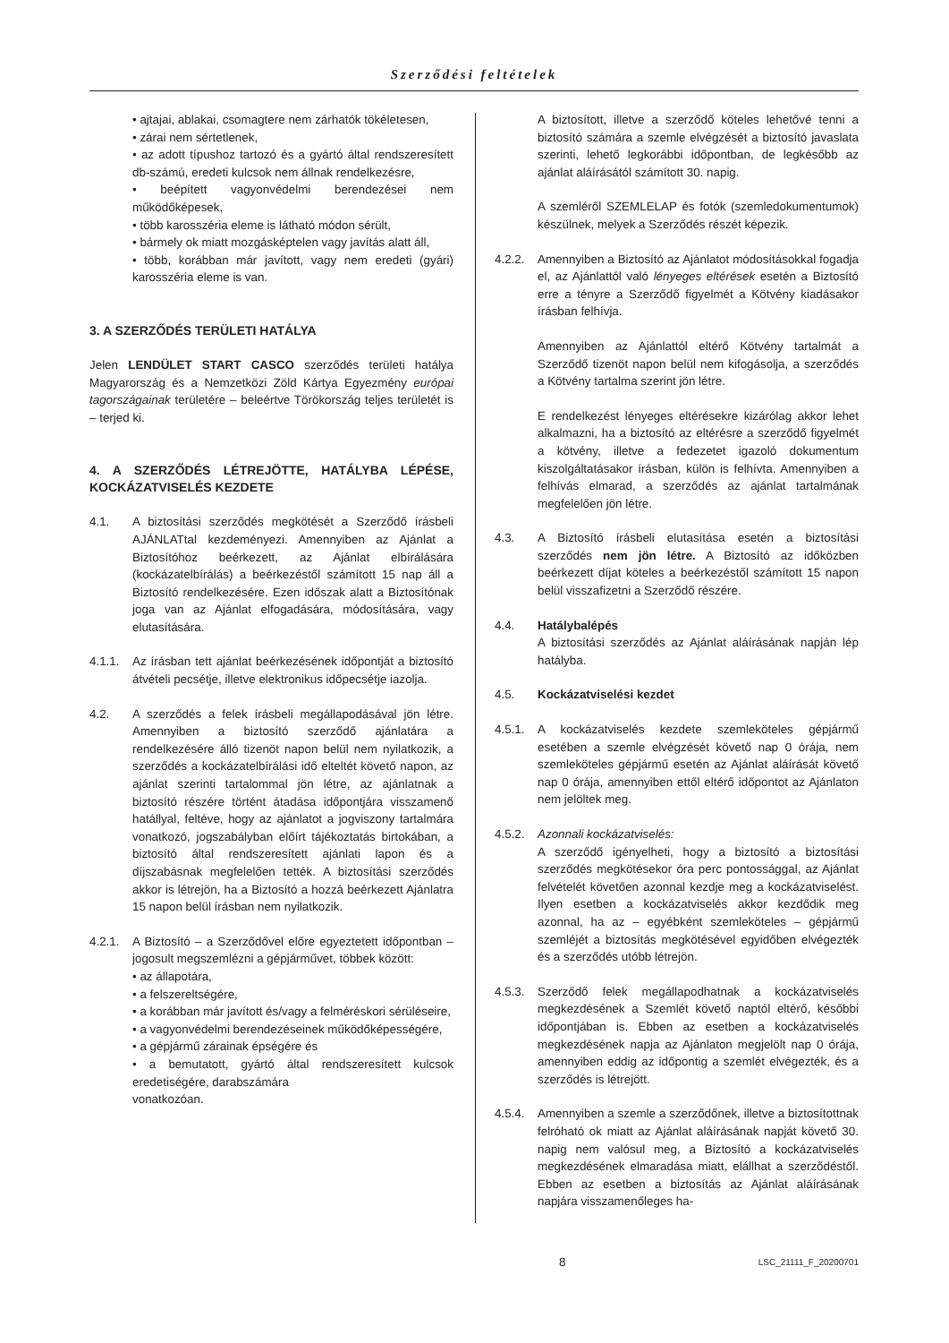Szerződési feltételek
• ajtajai, ablakai, csomagtere nem zárhatók tökéletesen,
• zárai nem sértetlenek,
• az adott típushoz tartozó és a gyártó által rendszeresített db-számú, eredeti kulcsok nem állnak rendelkezésre,
• beépített vagyonvédelmi berendezései nem működőképesek,
• több karosszéria eleme is látható módon sérült,
• bármely ok miatt mozgásképtelen vagy javítás alatt áll,
• több, korábban már javított, vagy nem eredeti (gyári) karosszéria eleme is van.
3. A SZERZŐDÉS TERÜLETI HATÁLYA
Jelen LENDÜLET START CASCO szerződés területi hatálya Magyarország és a Nemzetközi Zöld Kártya Egyezmény európai tagországainak területére – beleértve Törökország teljes területét is – terjed ki.
4. A SZERZŐDÉS LÉTREJÖTTE, HATÁLYBA LÉPÉSE, KOCKÁZATVISELÉS KEZDETE
4.1. A biztosítási szerződés megkötését a Szerződő írásbeli AJÁNLATtal kezdeményezi. Amennyiben az Ajánlat a Biztosítóhoz beérkezett, az Ajánlat elbírálására (kockázatelbírálás) a beérkezéstől számított 15 nap áll a Biztosító rendelkezésére. Ezen időszak alatt a Biztosítónak joga van az Ajánlat elfogadására, módosítására, vagy elutasítására.
4.1.1. Az írásban tett ajánlat beérkezésének időpontját a biztosító átvételi pecsétje, illetve elektronikus időpecsétje iazolja.
4.2. A szerződés a felek írásbeli megállapodásával jön létre. Amennyiben a biztosító szerződő ajánlatára a rendelkezésére álló tizenöt napon belül nem nyilatkozik, a szerződés a kockázatelbírálási idő elteltét követő napon, az ajánlat szerinti tartalommal jön létre, az ajánlatnak a biztosító részére történt átadása időpontjára visszamenő hatállyal, feltéve, hogy az ajánlatot a jogviszony tartalmára vonatkozó, jogszabályban előírt tájékoztatás birtokában, a biztosító által rendszeresített ajánlati lapon és a díjszabásnak megfelelően tették. A biztosítási szerződés akkor is létrejön, ha a Biztosító a hozzá beérkezett Ajánlatra 15 napon belül írásban nem nyilatkozik.
4.2.1. A Biztosító – a Szerződővel előre egyeztetett időpontban – jogosult megszemlézni a gépjárművet, többek között:
• az állapotára,
• a felszereltségére,
• a korábban már javított és/vagy a felméréskori sérüléseire,
• a vagyonvédelmi berendezéseinek működőképességére,
• a gépjármű zárainak épségére és
• a bemutatott, gyártó által rendszeresített kulcsok eredetiségére, darabszámára
vonatkozóan.
A biztosított, illetve a szerződő köteles lehetővé tenni a biztosító számára a szemle elvégzését a biztosító javaslata szerinti, lehető legkorábbi időpontban, de legkésőbb az ajánlat aláírásától számított 30. napig.
A szemléről SZEMLELAP és fotók (szemledokumentumok) készülnek, melyek a Szerződés részét képezik.
4.2.2. Amennyiben a Biztosító az Ajánlatot módosításokkal fogadja el, az Ajánlattól való lényeges eltérések esetén a Biztosító erre a tényre a Szerződő figyelmét a Kötvény kiadásakor írásban felhívja.
Amennyiben az Ajánlattól eltérő Kötvény tartalmát a Szerződő tizenöt napon belül nem kifogásolja, a szerződés a Kötvény tartalma szerint jön létre.
E rendelkezést lényeges eltérésekre kizárólag akkor lehet alkalmazni, ha a biztosító az eltérésre a szerződő figyelmét a kötvény, illetve a fedezetet igazoló dokumentum kiszolgáltatásakor írásban, külön is felhívta. Amennyiben a felhívás elmarad, a szerződés az ajánlat tartalmának megfelelően jön létre.
4.3. A Biztosító írásbeli elutasítása esetén a biztosítási szerződés nem jön létre. A Biztosító az időközben beérkezett díjat köteles a beérkezéstől számított 15 napon belül visszafizetni a Szerződő részére.
4.4. Hatálybalépés
A biztosítási szerződés az Ajánlat aláírásának napján lép hatályba.
4.5. Kockázatviselési kezdet
4.5.1. A kockázatviselés kezdete szemleköteles gépjármű esetében a szemle elvégzését követő nap 0 órája, nem szemleköteles gépjármű esetén az Ajánlat aláírását követő nap 0 órája, amennyiben ettől eltérő időpontot az Ajánlaton nem jelöltek meg.
4.5.2. Azonnali kockázatviselés:
A szerződő igényelheti, hogy a biztosító a biztosítási szerződés megkötésekor óra perc pontossággal, az Ajánlat felvételét követően azonnal kezdje meg a kockázatviselést. Ilyen esetben a kockázatviselés akkor kezdődik meg azonnal, ha az – egyébként szemleköteles – gépjármű szemléjét a biztosítás megkötésével egyidőben elvégezték és a szerződés utóbb létrejön.
4.5.3. Szerződő felek megállapodhatnak a kockázatviselés megkezdésének a Szemlét követő naptól eltérő, későbbi időpontjában is. Ebben az esetben a kockázatviselés megkezdésének napja az Ajánlaton megjelölt nap 0 órája, amennyiben eddig az időpontig a szemlét elvégezték, és a szerződés is létrejött.
4.5.4. Amennyiben a szemle a szerződőnek, illetve a biztosítottnak felróható ok miatt az Ajánlat aláírásának napját követő 30. napig nem valósul meg, a Biztosító a kockázatviselés megkezdésének elmaradása miatt, elállhat a szerződéstől. Ebben az esetben a biztosítás az Ajánlat aláírásának napjára visszamenőleges ha-
8 LSC_21111_F_20200701